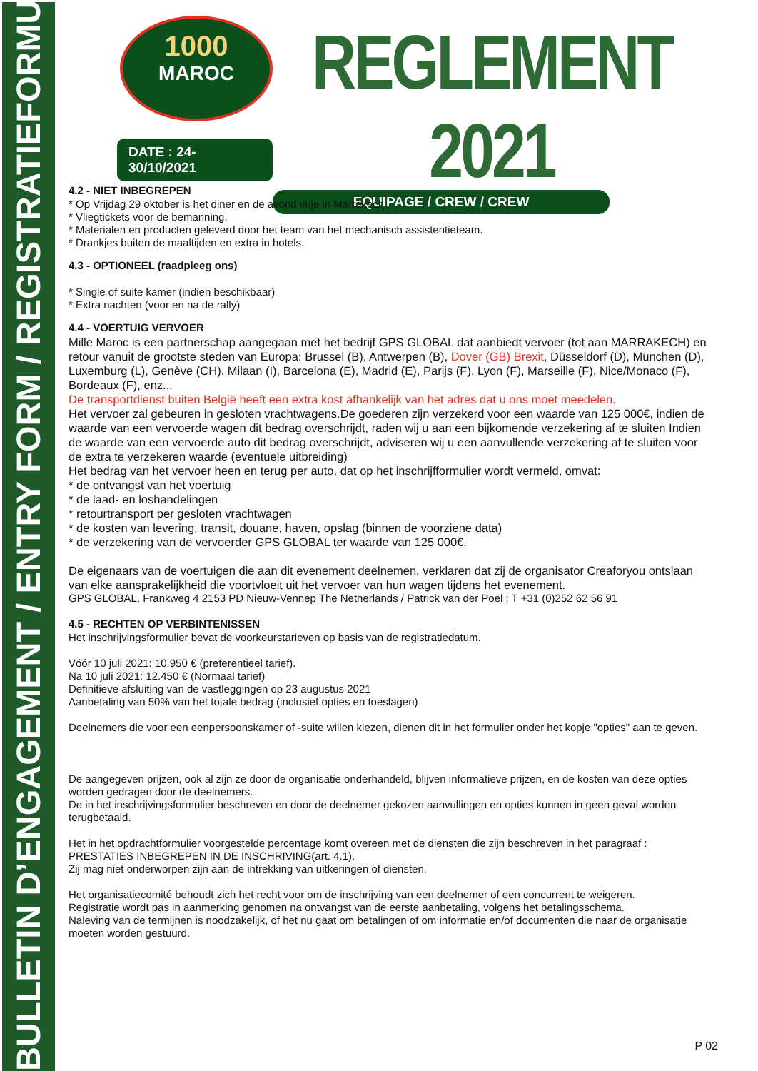BULLETIN D’ENGAGEMENT / ENTRY FORM / REGISTRATIEFORMULIER
1000
MAROC
DATE : 24-30/10/2021
REGLEMENT 2021
EQUIPAGE / CREW / CREW
4.2 - NIET INBEGREPEN
* Op Vrijdag 29 oktober is het diner en de avond vrije in Marrakech
* Vliegtickets voor de bemanning.
* Materialen en producten geleverd door het team van het mechanisch assistentieteam.
* Drankjes buiten de maaltijden en extra in hotels.
4.3 - OPTIONEEL (raadpleeg ons)
* Single of suite kamer (indien beschikbaar)
* Extra nachten (voor en na de rally)
4.4 - VOERTUIG VERVOER
Mille Maroc is een partnerschap aangegaan met het bedrijf GPS GLOBAL dat aanbiedt vervoer (tot aan MARRAKECH) en retour vanuit de grootste steden van Europa: Brussel (B), Antwerpen (B), Dover (GB) Brexit, Düsseldorf (D), München (D), Luxemburg (L), Genève (CH), Milaan (I), Barcelona (E), Madrid (E), Parijs (F), Lyon (F), Marseille (F), Nice/Monaco (F), Bordeaux (F), enz...
De transportdienst buiten België heeft een extra kost afhankelijk van het adres dat u ons moet meedelen.
Het vervoer zal gebeuren in gesloten vrachtwagens.De goederen zijn verzekerd voor een waarde van 125 000€, indien de waarde van een vervoerde wagen dit bedrag overschrijdt, raden wij u aan een bijkomende verzekering af te sluiten Indien de waarde van een vervoerde auto dit bedrag overschrijdt, adviseren wij u een aanvullende verzekering af te sluiten voor de extra te verzekeren waarde (eventuele uitbreiding)
Het bedrag van het vervoer heen en terug per auto, dat op het inschrijfformulier wordt vermeld, omvat:
* de ontvangst van het voertuig
* de laad- en loshandelingen
* retourtransport per gesloten vrachtwagen
* de kosten van levering, transit, douane, haven, opslag (binnen de voorziene data)
* de verzekering van de vervoerder GPS GLOBAL ter waarde van 125 000€.
De eigenaars van de voertuigen die aan dit evenement deelnemen, verklaren dat zij de organisator Creaforyou ontslaan van elke aansprakelijkheid die voortvloeit uit het vervoer van hun wagen tijdens het evenement.
GPS GLOBAL, Frankweg 4 2153 PD Nieuw-Vennep The Netherlands / Patrick van der Poel : T +31 (0)252 62 56 91
4.5 - RECHTEN OP VERBINTENISSEN
Het inschrijvingsformulier bevat de voorkeurstarieven op basis van de registratiedatum.
Vóór 10 juli 2021: 10.950 € (preferentieel tarief).
Na 10 juli 2021: 12.450 € (Normaal tarief)
Definitieve afsluiting van de vastleggingen op 23 augustus 2021
Aanbetaling van 50% van het totale bedrag (inclusief opties en toeslagen)
Deelnemers die voor een eenpersoonskamer of -suite willen kiezen, dienen dit in het formulier onder het kopje "opties" aan te geven.
De aangegeven prijzen, ook al zijn ze door de organisatie onderhandeld, blijven informatieve prijzen, en de kosten van deze opties worden gedragen door de deelnemers.
De in het inschrijvingsformulier beschreven en door de deelnemer gekozen aanvullingen en opties kunnen in geen geval worden terugbetaald.
Het in het opdrachtformulier voorgestelde percentage komt overeen met de diensten die zijn beschreven in het paragraaf : PRESTATIES INBEGREPEN IN DE INSCHRIVING(art. 4.1).
Zij mag niet onderworpen zijn aan de intrekking van uitkeringen of diensten.
Het organisatiecomité behoudt zich het recht voor om de inschrijving van een deelnemer of een concurrent te weigeren.
Registratie wordt pas in aanmerking genomen na ontvangst van de eerste aanbetaling, volgens het betalingsschema.
Naleving van de termijnen is noodzakelijk, of het nu gaat om betalingen of om informatie en/of documenten die naar de organisatie moeten worden gestuurd.
P 02